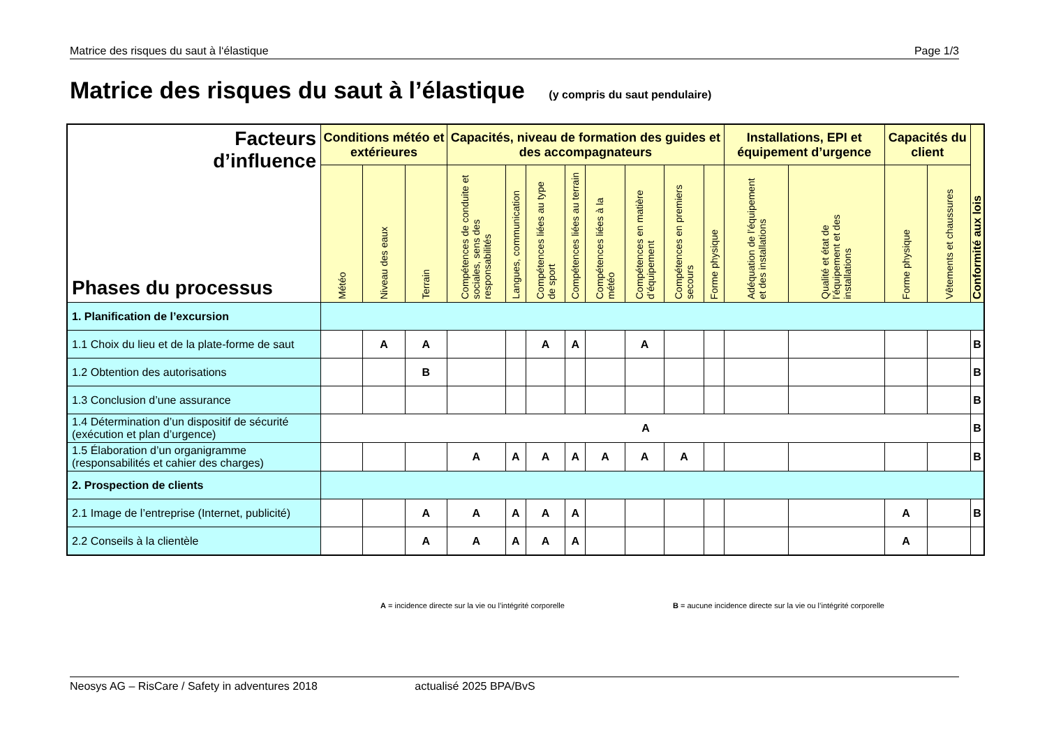Matrice des risques du saut à l‘élastique Page 1/3
Matrice des risques du saut à l’élastique (y compris du saut pendulaire)
| Facteurs d’influence Phases du processus | Conditions météo et extérieures | | | Capacités, niveau de formation des guides et des accompagnateurs | | | | | | | | Installations, EPI et équipement d’urgence | | Capacités du client | | Conformité aux lois |
| --- | --- | --- | --- | --- | --- | --- | --- | --- | --- | --- | --- | --- | --- | --- | --- | --- |
| | Météo | Niveau des eaux | Terrain | Compétences de conduite et sociales, sens des responsabilités | Langues, communication | Compétences liées au type de sport | Compétences liées au terrain | Compétences liées à la météo | Compétences en matière d’équipement | Compétences en premiers secours | Forme physique | Adéquation de l’équipement et des installations | Qualité et état de l’équipement et des installations | Forme physique | Vêtements et chaussures | |
| 1. Planification de l’excursion | | | | | | | | | | | | | | | | |
| 1.1 Choix du lieu et de la plate-forme de saut | | A | A | | | A | A | | A | | | | | | | B |
| 1.2 Obtention des autorisations | | | B | | | | | | | | | | | | | B |
| 1.3 Conclusion d’une assurance | | | | | | | | | | | | | | | | B |
| 1.4 Détermination d’un dispositif de sécurité (exécution et plan d’urgence) | A | | | | | | | | | | | | | | | B |
| 1.5 Élaboration d’un organigramme (responsabilités et cahier des charges) | | | | A | A | A | A | A | A | A | | | | | | B |
| 2. Prospection de clients | | | | | | | | | | | | | | | | |
| 2.1 Image de l’entreprise (Internet, publicité) | | | A | A | A | A | A | | | | | | | A | | B |
| 2.2 Conseils à la clientèle | | | A | A | A | A | A | | | | | | | A | | |
A = incidence directe sur la vie ou l’intégrité corporelle
B = aucune incidence directe sur la vie ou l’intégrité corporelle
Neosys AG – RisCare / Safety in adventures 2018 actualisé 2025 BPA/BvS